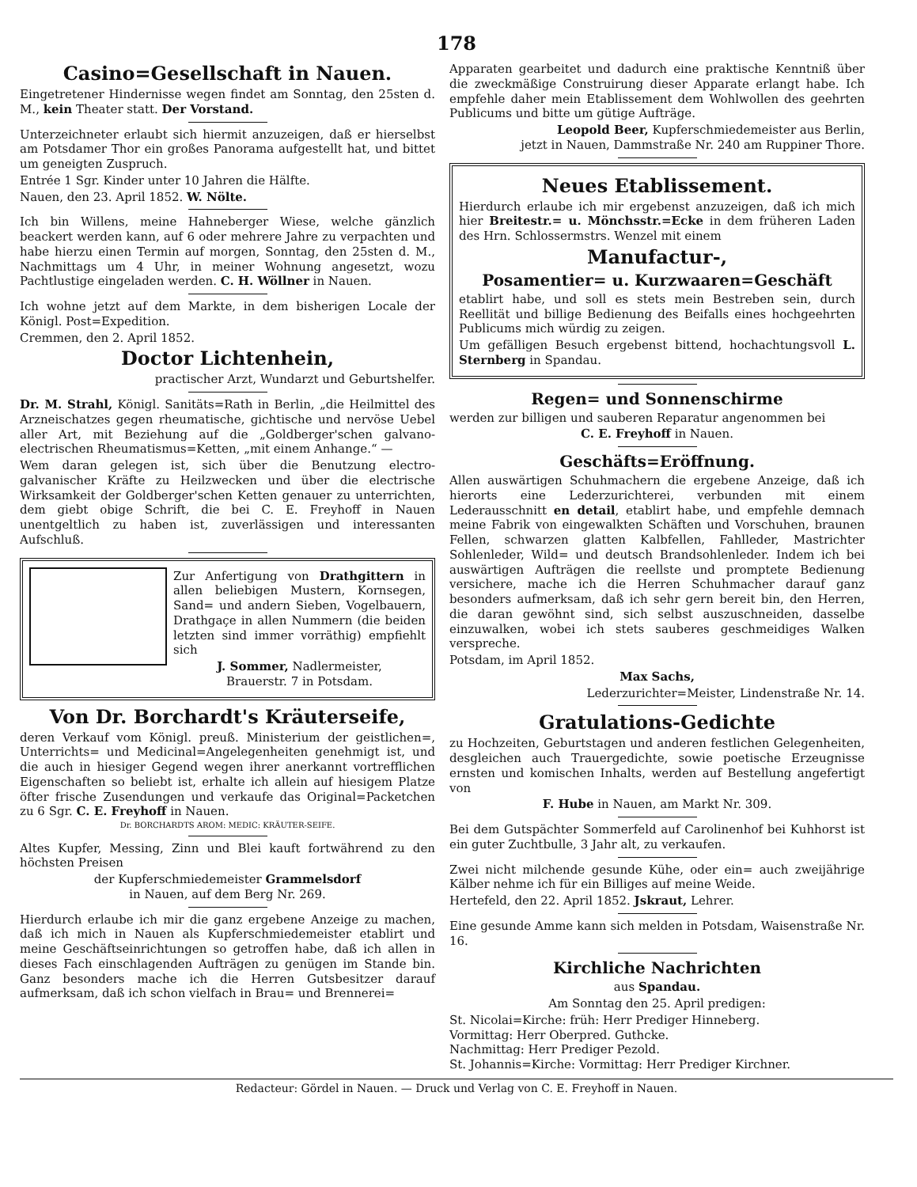178
Casino=Gesellschaft in Nauen.
Eingetretener Hindernisse wegen findet am Sonntag, den 25sten d. M., kein Theater statt. Der Vorstand.
Unterzeichneter erlaubt sich hiermit anzuzeigen, daß er hierselbst am Potsdamer Thor ein großes Panorama aufgestellt hat, und bittet um geneigten Zuspruch.
Entrée 1 Sgr. Kinder unter 10 Jahren die Hälfte.
Nauen, den 23. April 1852. W. Nölte.
Ich bin Willens, meine Hahneberger Wiese, welche gänzlich beackert werden kann, auf 6 oder mehrere Jahre zu verpachten und habe hierzu einen Termin auf morgen, Sonntag, den 25sten d. M., Nachmittags um 4 Uhr, in meiner Wohnung angesetzt, wozu Pachtlustige eingeladen werden. C. H. Wöllner in Nauen.
Ich wohne jetzt auf dem Markte, in dem bisherigen Locale der Königl. Post=Expedition.
Cremmen, den 2. April 1852.
Doctor Lichtenhein,
practischer Arzt, Wundarzt und Geburtshelfer.
Dr. M. Strahl, Königl. Sanitäts=Rath in Berlin, „die Heilmittel des Arzneischatzes gegen rheumatische, gichtische und nervöse Uebel aller Art, mit Beziehung auf die „Goldberger'schen galvano-electrischen Rheumatismus=Ketten, „mit einem Anhange.“ —
Wem daran gelegen ist, sich über die Benutzung electro-galvanischer Kräfte zu Heilzwecken und über die electrische Wirksamkeit der Goldberger'schen Ketten genauer zu unterrichten, dem giebt obige Schrift, die bei C. E. Freyhoff in Nauen unentgeltlich zu haben ist, zuverlässigen und interessanten Aufschluß.
Zur Anfertigung von Drathgittern in allen beliebigen Mustern, Kornsegen, Sand= und andern Sieben, Vogelbauern, Drathgaçe in allen Nummern (die beiden letzten sind immer vorräthig) empfiehlt sich
J. Sommer, Nadlermeister,
Brauerstr. 7 in Potsdam.
Von Dr. Borchardt's Kräuterseife,
deren Verkauf vom Königl. preuß. Ministerium der geistlichen=, Unterrichts= und Medicinal=Angelegenheiten genehmigt ist, und die auch in hiesiger Gegend wegen ihrer anerkannt vortrefflichen Eigenschaften so beliebt ist, erhalte ich allein auf hiesigem Platze öfter frische Zusendungen und verkaufe das Original=Packetchen zu 6 Sgr. C. E. Freyhoff in Nauen.
Dr. BORCHARDTS AROM: MEDIC: KRÄUTER-SEIFE.
Altes Kupfer, Messing, Zinn und Blei kauft fortwährend zu den höchsten Preisen
der Kupferschmiedemeister Grammelsdorf
in Nauen, auf dem Berg Nr. 269.
Hierdurch erlaube ich mir die ganz ergebene Anzeige zu machen, daß ich mich in Nauen als Kupferschmiedemeister etablirt und meine Geschäftseinrichtungen so getroffen habe, daß ich allen in dieses Fach einschlagenden Aufträgen zu genügen im Stande bin. Ganz besonders mache ich die Herren Gutsbesitzer darauf aufmerksam, daß ich schon vielfach in Brau= und Brennerei=
Apparaten gearbeitet und dadurch eine praktische Kenntniß über die zweckmäßige Construirung dieser Apparate erlangt habe. Ich empfehle daher mein Etablissement dem Wohlwollen des geehrten Publicums und bitte um gütige Aufträge.
Leopold Beer, Kupferschmiedemeister aus Berlin,
jetzt in Nauen, Dammstraße Nr. 240 am Ruppiner Thore.
Neues Etablissement.
Hierdurch erlaube ich mir ergebenst anzuzeigen, daß ich mich hier Breitestr.= u. Mönchsstr.=Ecke in dem früheren Laden des Hrn. Schlossermstrs. Wenzel mit einem
Manufactur-,
Posamentier= u. Kurzwaaren=Geschäft
etablirt habe, und soll es stets mein Bestreben sein, durch Reellität und billige Bedienung des Beifalls eines hochgeehrten Publicums mich würdig zu zeigen.
Um gefälligen Besuch ergebenst bittend, hochachtungsvoll L. Sternberg in Spandau.
Regen= und Sonnenschirme
werden zur billigen und sauberen Reparatur angenommen bei
C. E. Freyhoff in Nauen.
Geschäfts=Eröffnung.
Allen auswärtigen Schuhmachern die ergebene Anzeige, daß ich hierorts eine Lederzurichterei, verbunden mit einem Lederausschnitt en detail, etablirt habe, und empfehle demnach meine Fabrik von eingewalkten Schäften und Vorschuhen, braunen Fellen, schwarzen glatten Kalbfellen, Fahlleder, Mastrichter Sohlenleder, Wild= und deutsch Brandsohlenleder. Indem ich bei auswärtigen Aufträgen die reellste und promptete Bedienung versichere, mache ich die Herren Schuhmacher darauf ganz besonders aufmerksam, daß ich sehr gern bereit bin, den Herren, die daran gewöhnt sind, sich selbst auszuschneiden, dasselbe einzuwalken, wobei ich stets sauberes geschmeidiges Walken verspreche.
Potsdam, im April 1852.
Max Sachs,
Lederzurichter=Meister, Lindenstraße Nr. 14.
Gratulations-Gedichte
zu Hochzeiten, Geburtstagen und anderen festlichen Gelegenheiten, desgleichen auch Trauergedichte, sowie poetische Erzeugnisse ernsten und komischen Inhalts, werden auf Bestellung angefertigt von
F. Hube in Nauen, am Markt Nr. 309.
Bei dem Gutspächter Sommerfeld auf Carolinenhof bei Kuhhorst ist ein guter Zuchtbulle, 3 Jahr alt, zu verkaufen.
Zwei nicht milchende gesunde Kühe, oder ein= auch zweijährige Kälber nehme ich für ein Billiges auf meine Weide.
Hertefeld, den 22. April 1852. Jskraut, Lehrer.
Eine gesunde Amme kann sich melden in Potsdam, Waisenstraße Nr. 16.
Kirchliche Nachrichten
aus Spandau.
Am Sonntag den 25. April predigen:
St. Nicolai=Kirche: früh: Herr Prediger Hinneberg.
Vormittag: Herr Oberpred. Guthcke.
Nachmittag: Herr Prediger Pezold.
St. Johannis=Kirche: Vormittag: Herr Prediger Kirchner.
Redacteur: Gördel in Nauen. — Druck und Verlag von C. E. Freyhoff in Nauen.